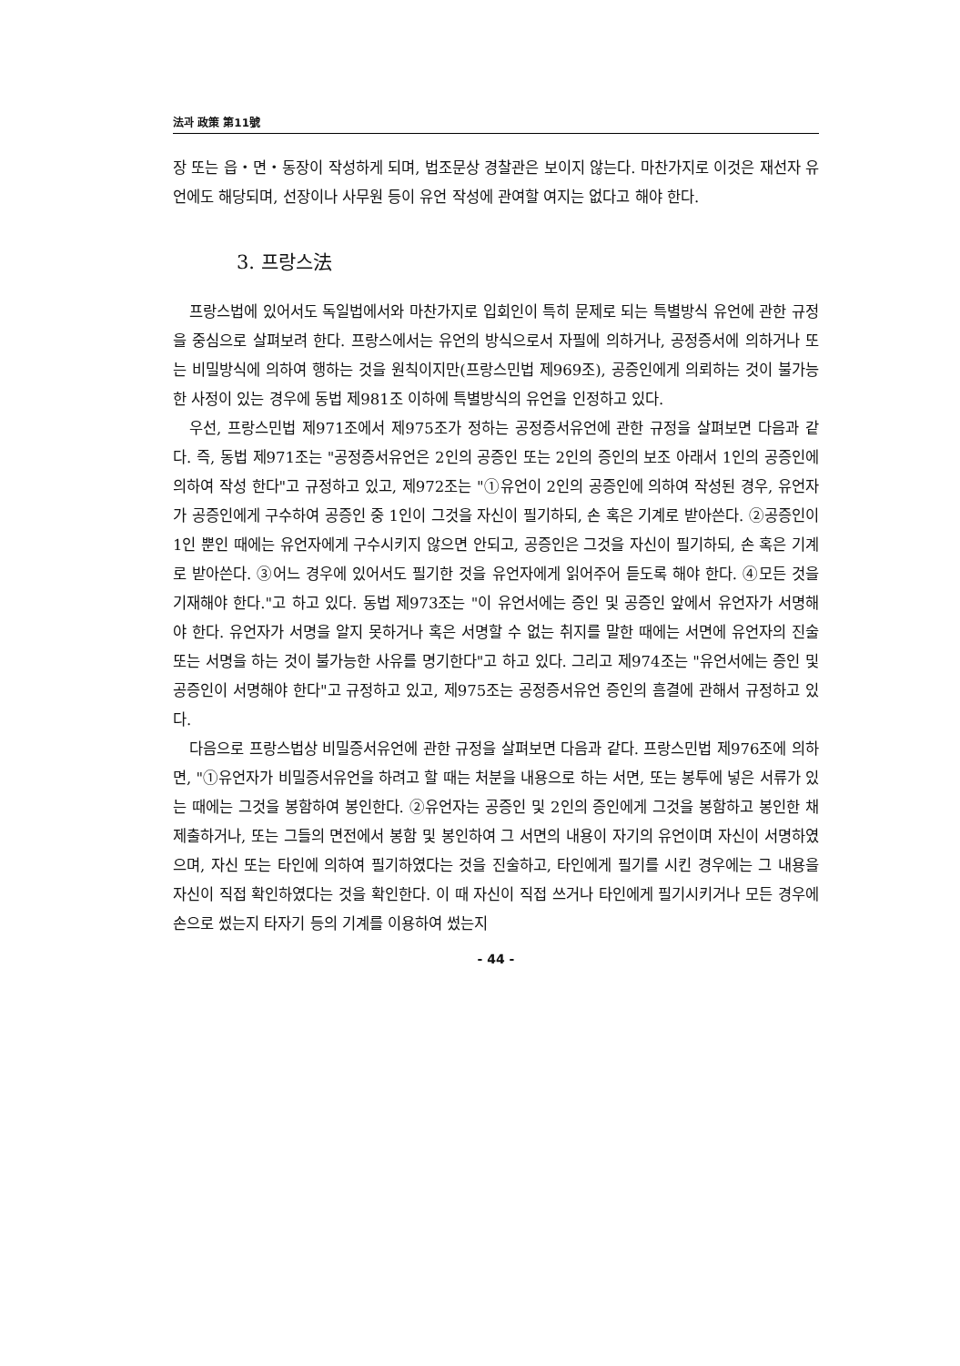法과 政策 第11號
장 또는 읍・면・동장이 작성하게 되며, 법조문상 경찰관은 보이지 않는다. 마찬가지로 이것은 재선자 유언에도 해당되며, 선장이나 사무원 등이 유언 작성에 관여할 여지는 없다고 해야 한다.
3. 프랑스法
프랑스법에 있어서도 독일법에서와 마찬가지로 입회인이 특히 문제로 되는 특별방식 유언에 관한 규정을 중심으로 살펴보려 한다. 프랑스에서는 유언의 방식으로서 자필에 의하거나, 공정증서에 의하거나 또는 비밀방식에 의하여 행하는 것을 원칙이지만(프랑스민법 제969조), 공증인에게 의뢰하는 것이 불가능한 사정이 있는 경우에 동법 제981조 이하에 특별방식의 유언을 인정하고 있다.
우선, 프랑스민법 제971조에서 제975조가 정하는 공정증서유언에 관한 규정을 살펴보면 다음과 같다. 즉, 동법 제971조는 "공정증서유언은 2인의 공증인 또는 2인의 증인의 보조 아래서 1인의 공증인에 의하여 작성 한다"고 규정하고 있고, 제972조는 "①유언이 2인의 공증인에 의하여 작성된 경우, 유언자가 공증인에게 구수하여 공증인 중 1인이 그것을 자신이 필기하되, 손 혹은 기계로 받아쓴다. ②공증인이 1인 뿐인 때에는 유언자에게 구수시키지 않으면 안되고, 공증인은 그것을 자신이 필기하되, 손 혹은 기계로 받아쓴다. ③어느 경우에 있어서도 필기한 것을 유언자에게 읽어주어 듣도록 해야 한다. ④모든 것을 기재해야 한다."고 하고 있다. 동법 제973조는 "이 유언서에는 증인 및 공증인 앞에서 유언자가 서명해야 한다. 유언자가 서명을 알지 못하거나 혹은 서명할 수 없는 취지를 말한 때에는 서면에 유언자의 진술 또는 서명을 하는 것이 불가능한 사유를 명기한다"고 하고 있다. 그리고 제974조는 "유언서에는 증인 및 공증인이 서명해야 한다"고 규정하고 있고, 제975조는 공정증서유언 증인의 흠결에 관해서 규정하고 있다.
다음으로 프랑스법상 비밀증서유언에 관한 규정을 살펴보면 다음과 같다. 프랑스민법 제976조에 의하면, "①유언자가 비밀증서유언을 하려고 할 때는 처분을 내용으로 하는 서면, 또는 봉투에 넣은 서류가 있는 때에는 그것을 봉함하여 봉인한다. ②유언자는 공증인 및 2인의 증인에게 그것을 봉함하고 봉인한 채 제출하거나, 또는 그들의 면전에서 봉함 및 봉인하여 그 서면의 내용이 자기의 유언이며 자신이 서명하였으며, 자신 또는 타인에 의하여 필기하였다는 것을 진술하고, 타인에게 필기를 시킨 경우에는 그 내용을 자신이 직접 확인하였다는 것을 확인한다. 이 때 자신이 직접 쓰거나 타인에게 필기시키거나 모든 경우에 손으로 썼는지 타자기 등의 기계를 이용하여 썼는지
- 44 -